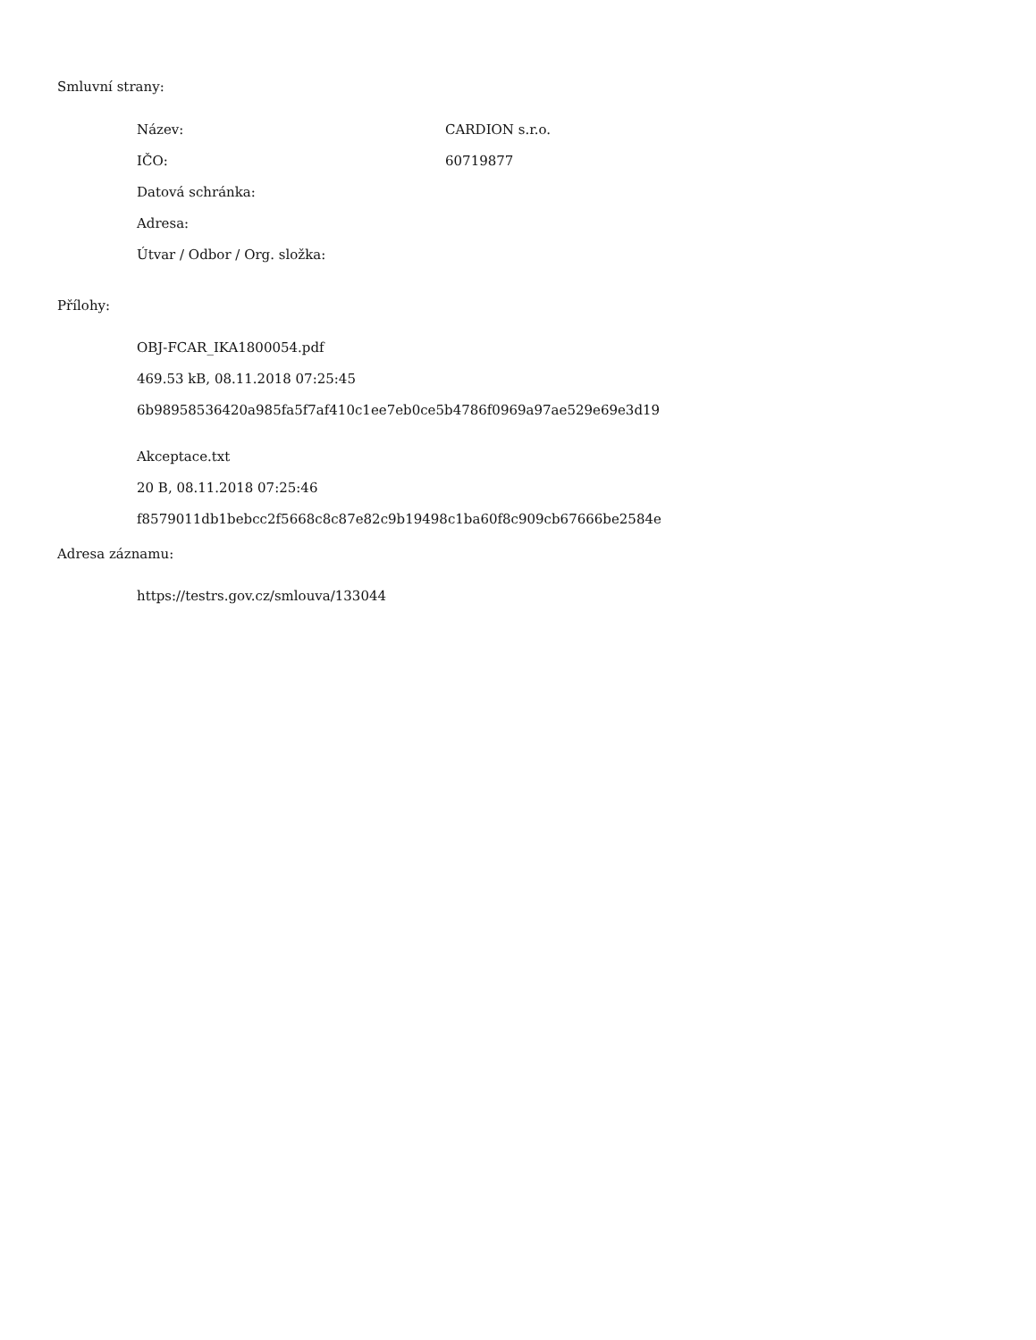Smluvní strany:
| Název: | CARDION s.r.o. |
| IČO: | 60719877 |
| Datová schránka: | |
| Adresa: | |
| Útvar / Odbor / Org. složka: | |
Přílohy:
OBJ-FCAR_IKA1800054.pdf
469.53 kB, 08.11.2018 07:25:45
6b98958536420a985fa5f7af410c1ee7eb0ce5b4786f0969a97ae529e69e3d19
Akceptace.txt
20 B, 08.11.2018 07:25:46
f8579011db1bebcc2f5668c8c87e82c9b19498c1ba60f8c909cb67666be2584e
Adresa záznamu:
https://testrs.gov.cz/smlouva/133044